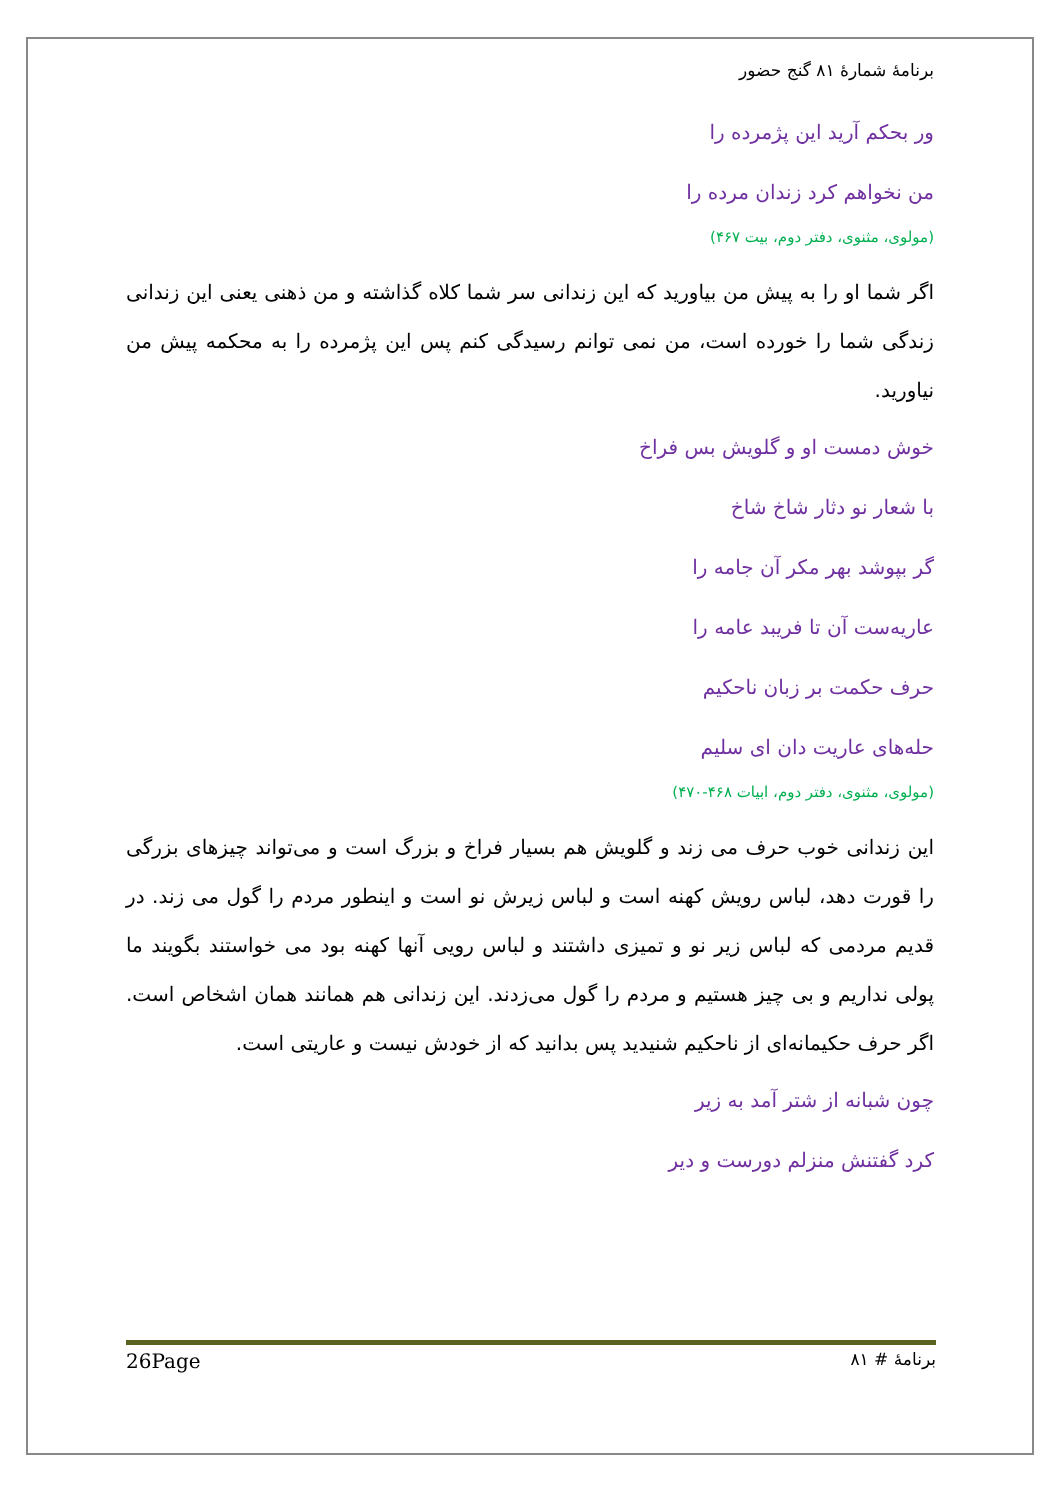برنامهٔ شمارهٔ ۸۱ گنج حضور
ور بحکم آرید این پژمرده را
من نخواهم کرد زندان مرده را
(مولوی، مثنوی، دفتر دوم، بیت ۴۶۷)
اگر شما او را به پیش من بیاورید که این زندانی سر شما کلاه گذاشته و من ذهنی یعنی این زندانی زندگی شما را خورده است، من نمی توانم رسیدگی کنم پس این پژمرده را به محکمه پیش من نیاورید.
خوش دمست او و گلویش بس فراخ
با شعار نو دثار شاخ شاخ
گر بپوشد بهر مکر آن جامه را
عاریه‌ست آن تا فریبد عامه را
حرف حکمت بر زبان ناحکیم
حله‌های عاریت دان ای سلیم
(مولوی، مثنوی، دفتر دوم، ابیات ۴۶۸-۴۷۰)
این زندانی خوب حرف می زند و گلویش هم بسیار فراخ و بزرگ است و می‌تواند چیزهای بزرگی را قورت دهد، لباس رویش کهنه است و لباس زیرش نو است و اینطور مردم را گول می زند. در قدیم مردمی که لباس زیر نو و تمیزی داشتند و لباس رویی آنها کهنه بود می خواستند بگویند ما پولی نداریم و بی چیز هستیم و مردم را گول می‌زدند. این زندانی هم همانند همان اشخاص است. اگر حرف حکیمانه‌ای از ناحکیم شنیدید پس بدانید که از خودش نیست و عاریتی است.
چون شبانه از شتر آمد به زیر
کرد گفتنش منزلم دورست و دیر
26Page برنامهٔ # ۸۱